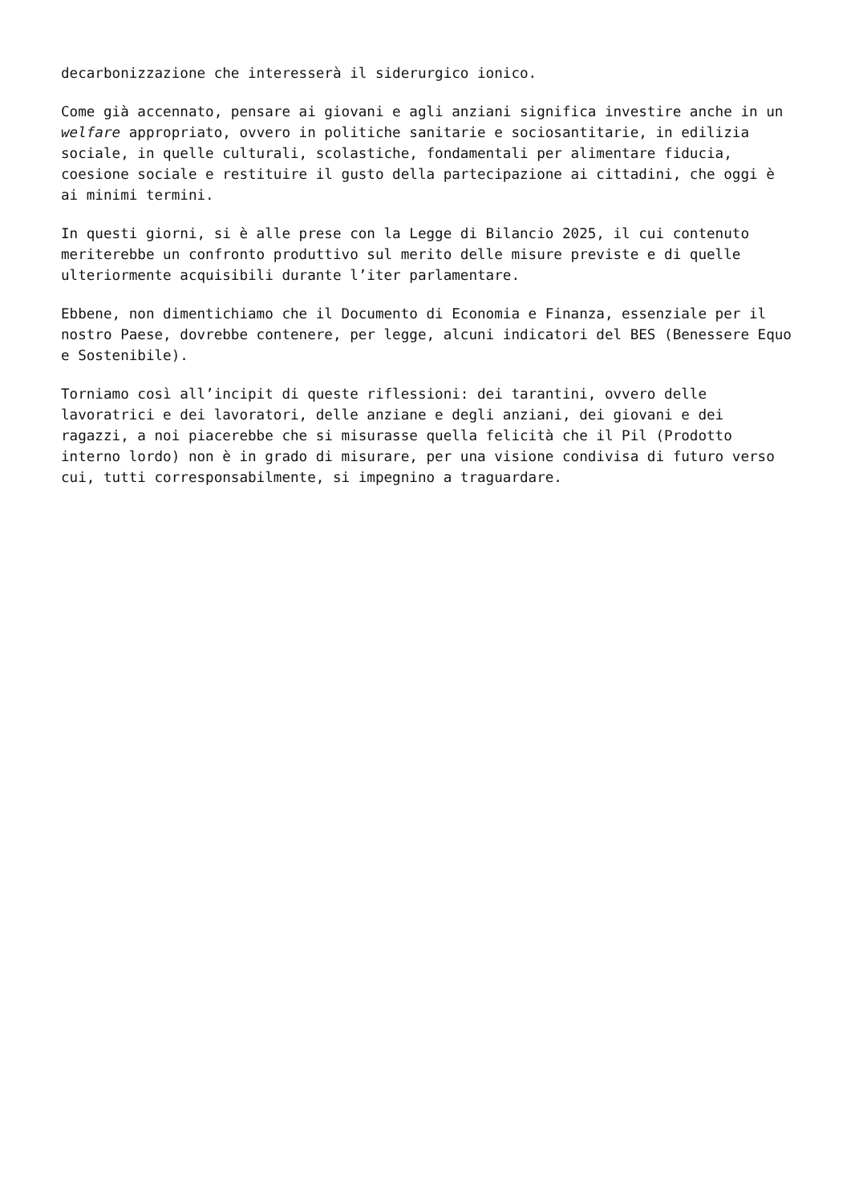decarbonizzazione che interesserà il siderurgico ionico.
Come già accennato, pensare ai giovani e agli anziani significa investire anche in un welfare appropriato, ovvero in politiche sanitarie e sociosantitarie, in edilizia sociale, in quelle culturali, scolastiche, fondamentali per alimentare fiducia, coesione sociale e restituire il gusto della partecipazione ai cittadini, che oggi è ai minimi termini.
In questi giorni, si è alle prese con la Legge di Bilancio 2025, il cui contenuto meriterebbe un confronto produttivo sul merito delle misure previste e di quelle ulteriormente acquisibili durante l’iter parlamentare.
Ebbene, non dimentichiamo che il Documento di Economia e Finanza, essenziale per il nostro Paese, dovrebbe contenere, per legge, alcuni indicatori del BES (Benessere Equo e Sostenibile).
Torniamo così all’incipit di queste riflessioni: dei tarantini, ovvero delle lavoratrici e dei lavoratori, delle anziane e degli anziani, dei giovani e dei ragazzi, a noi piacerebbe che si misurasse quella felicità che il Pil (Prodotto interno lordo) non è in grado di misurare, per una visione condivisa di futuro verso cui, tutti corresponsabilmente, si impegnino a traguardare.